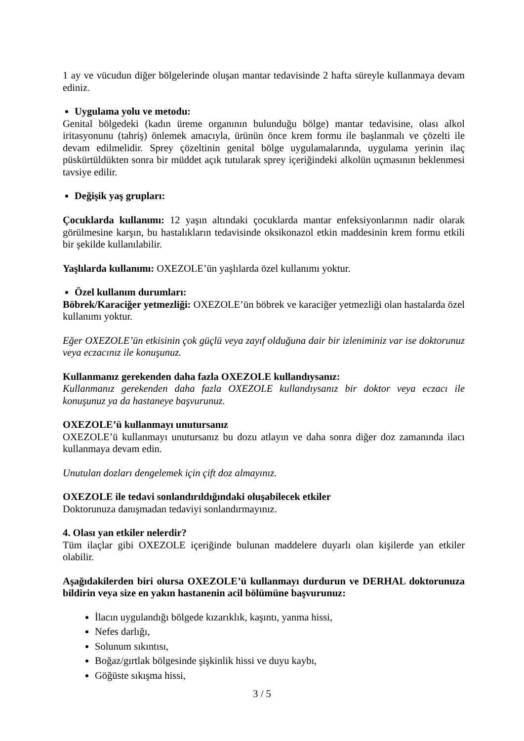1 ay ve vücudun diğer bölgelerinde oluşan mantar tedavisinde 2 hafta süreyle kullanmaya devam ediniz.
Uygulama yolu ve metodu:
Genital bölgedeki (kadın üreme organının bulunduğu bölge) mantar tedavisine, olası alkol iritasyonunu (tahriş) önlemek amacıyla, ürünün önce krem formu ile başlanmalı ve çözelti ile devam edilmelidir. Sprey çözeltinin genital bölge uygulamalarında, uygulama yerinin ilaç püskürtüldükten sonra bir müddet açık tutularak sprey içeriğindeki alkolün uçmasının beklenmesi tavsiye edilir.
Değişik yaş grupları:
Çocuklarda kullanımı: 12 yaşın altındaki çocuklarda mantar enfeksiyonlarının nadir olarak görülmesine karşın, bu hastalıkların tedavisinde oksikonazol etkin maddesinin krem formu etkili bir şekilde kullanılabilir.
Yaşlılarda kullanımı: OXEZOLE’ün yaşlılarda özel kullanımı yoktur.
Özel kullanım durumları:
Böbrek/Karaciğer yetmezliği: OXEZOLE’ün böbrek ve karaciğer yetmezliği olan hastalarda özel kullanımı yoktur.
Eğer OXEZOLE’ün etkisinin çok güçlü veya zayıf olduğuna dair bir izleniminiz var ise doktorunuz veya eczacınız ile konuşunuz.
Kullanmanız gerekenden daha fazla OXEZOLE kullandıysanız:
Kullanmanız gerekenden daha fazla OXEZOLE kullandıysanız bir doktor veya eczacı ile konuşunuz ya da hastaneye başvurunuz.
OXEZOLE’ü kullanmayı unutursanız
OXEZOLE’ü kullanmayı unutursanız bu dozu atlayın ve daha sonra diğer doz zamanında ilacı kullanmaya devam edin.
Unutulan dozları dengelemek için çift doz almayınız.
OXEZOLE ile tedavi sonlandırıldığındaki oluşabilecek etkiler
Doktorunuza danışmadan tedaviyi sonlandırmayınız.
4. Olası yan etkiler nelerdir?
Tüm ilaçlar gibi OXEZOLE içeriğinde bulunan maddelere duyarlı olan kişilerde yan etkiler olabilir.
Aşağıdakilerden biri olursa OXEZOLE’ü kullanmayı durdurun ve DERHAL doktorunuza bildirin veya size en yakın hastanenin acil bölümüne başvurunuz:
İlacın uygulandığı bölgede kızarıklık, kaşıntı, yanma hissi,
Nefes darlığı,
Solunum sıkıntısı,
Boğaz/gırtlak bölgesinde şişkinlik hissi ve duyu kaybı,
Göğüste sıkışma hissi,
3 / 5